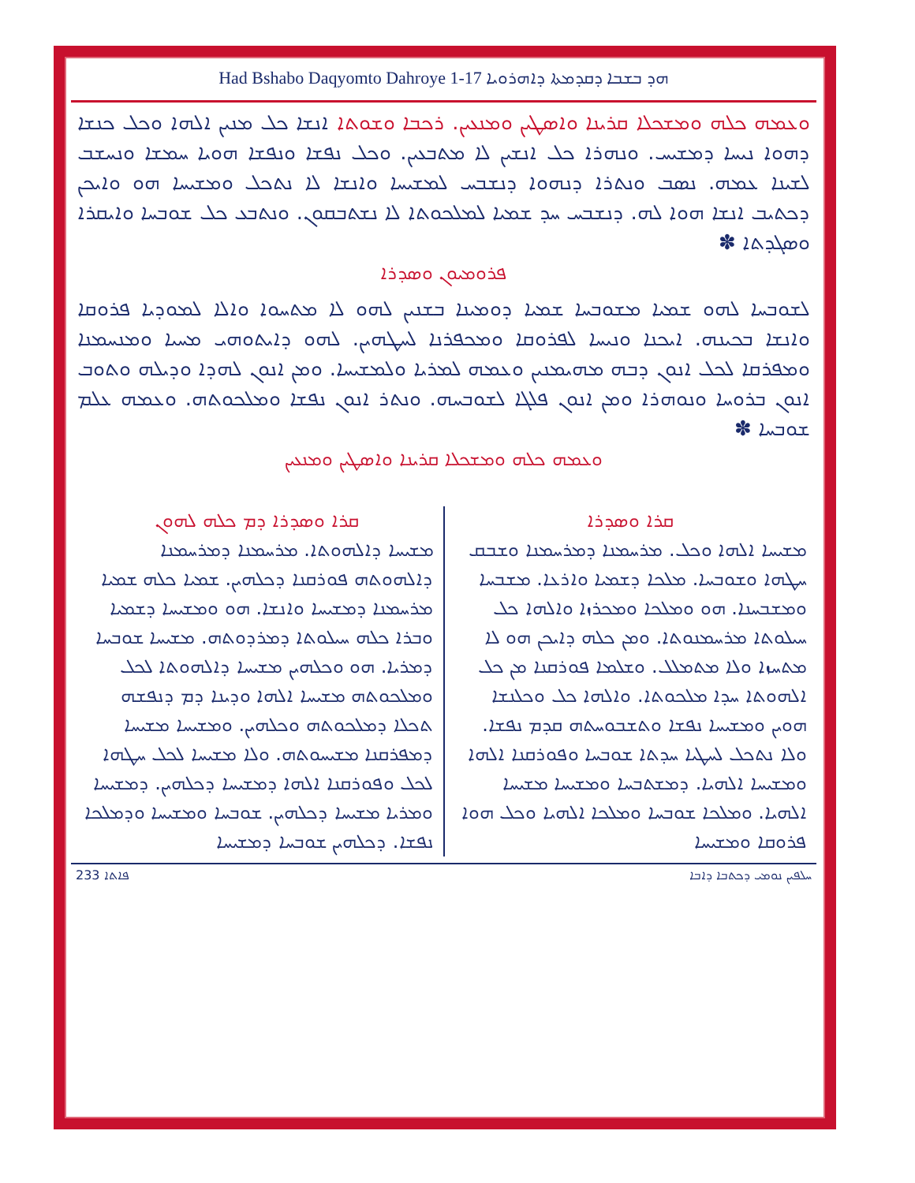Had Bshabo Daqyomto Dahroye 1-17 ܗܕ ܒܫܒܐ ܕܩܕܡܬܐ ܕܐܗܪܘܝܐ
ܘܥܡܗ ܟܠܗ ܘܡܫܟܠܐ ܩܪܝܢܐ ܘܐܣܛܝܢ ܘܡܢܥܝܢ. ܪܟܒܐ ܘܫܘܬܐ ܐܢܫܐ ܟܠ ܡܢܝܢ ܐܠܗܐ ܘܟܠ ܟܢܫܐ ܕܗܘܐ ܢܝܚܐ ܕܡܫܝܚ. ܘܢܗܪܐ ܟܠ ܐܢܫܝܢ ܠܐ ܡܬܒܥܝܢ. ܘܟܠ ܢܦܫܐ ܘܢܦܫܐ ܗܘܝܐ ܚܡܫܐ ܘܢܚܫܒ ܠܫܝܢܐ ܥܡܗ. ܢܣܒ ܘܢܬܪܐ ܕܢܗܘܐ ܕܢܫܒܚ ܠܡܫܝܚܐ ܘܐܢܫܐ ܠܐ ܢܬܟܠ ܘܡܫܝܚܐ ܗܘ ܘܐܝܟܢ ܕܟܬܝܒ ܐܢܫܐ ܗܘܐ ܠܗ. ܕܢܫܒܚ ܚܕ ܫܡܝܐ ܠܡܠܟܘܬܐ ܠܐ ܢܫܬܒܩܘܢ. ܘܢܬܒܥ ܟܠ ܫܘܒܚܐ ܘܐܝܩܪܐ ܘܣܓܕܬܐ ✽
ܦܪܘܡܝܘܢ ܘܣܕܪܐ
ܠܫܘܒܚܐ ܠܗܘ ܫܡܝܐ ܡܫܘܒܚܐ ܫܡܝܐ ܕܘܡܝܢܐ ܒܫܢܝܢ ܠܗܘ ܠܐ ܡܬܚܘܐ ܘܐܠܐ ܠܡܘܕܝܐ ܦܪܘܩܐ ܘܐܢܫܐ ܒܟܝܢܗ. ܐܝܟܢܐ ܘܢܝܚܐ ܠܦܪܘܩܐ ܘܡܟܦܪܢܐ ܠܚܛܗܝܢ. ܠܗܘ ܕܐܝܬܘܗܝ ܡܚܝܐ ܘܡܢܚܡܢܐ ܘܡܦܪܩܐ ܠܟܠ ܐܢܘܢ ܕܒܗ ܡܗܝܡܢܝܢ ܘܥܡܗ ܠܡܪܝܐ ܘܠܡܫܝܚܐ. ܘܡܢ ܐܢܘܢ ܠܗܕܐ ܘܕܝܠܗ ܘܬܘܒ ܐܢܘܢ ܒܪܘܚܐ ܘܢܘܗܪܐ ܘܡܢ ܐܢܘܢ ܦܠܓܐ ܠܫܘܒܚܗ. ܘܢܬܪ ܐܢܘܢ ܢܦܫܐ ܘܡܠܟܘܬܗ. ܘܥܡܗ ܥܠܡ ܫܘܒܚܐ ✽
ܘܥܡܗ ܟܠܗ ܘܡܫܟܠܐ ܩܪܝܢܐ ܘܐܣܛܝܢ ܘܡܢܥܝܢ
ܩܪܐ ܘܣܕܪܐ
ܡܫܝܚܐ ܐܠܗܐ ܘܟܠ. ܡܪܚܡܢܐ ܕܡܪܚܡܢܐ ܘܫܒܩ ܚܛܗܐ ܘܫܘܒܚܐ. ܡܠܟܐ ܕܫܡܝܐ ܘܐܪܥܐ. ܡܫܒܚܐ ܘܡܫܒܚܢܐ. ܗܘ ܘܡܠܟܐ ܘܡܟܪܙܐ ܘܐܠܗܐ ܟܠ ܚܝܠܘܬܐ ܡܪܚܡܢܘܬܐ. ܘܡܢ ܟܠܗ ܕܐܝܟܢ ܗܘ ܠܐ ܡܬܚܙܐ ܘܠܐ ܡܬܡܠܠ. ܘܫܠܡܐ ܦܘܪܩܢܐ ܡܢ ܟܠ ܐܠܗܘܬܐ ܚܕܐ ܡܠܟܘܬܐ. ܘܐܠܗܐ ܟܠ ܘܟܠܢܫܐ ܗܘܝܢ ܘܡܫܝܚܐ ܢܦܫܐ ܘܬܫܒܘܚܬܗ ܩܕܡ ܢܦܫܐ. ܘܠܐ ܢܬܟܠ ܠܚܛܝܐ ܚܕܬܐ ܫܘܒܚܐ ܘܦܘܪܩܢܐ ܐܠܗܐ ܘܡܫܝܚܐ ܐܠܗܝܐ. ܕܡܫܬܒܚܐ ܘܡܫܝܚܐ ܡܫܝܚܐ ܐܠܗܝܐ. ܘܡܠܟܐ ܫܘܒܚܐ ܘܡܠܟܐ ܐܠܗܝܐ ܘܟܠ ܗܘܐ ܦܪܘܩܐ ܘܡܫܝܚܐ
ܩܪܐ ܘܣܕܪܐ ܕܡ ܟܠܗ ܠܗܘܢ
ܡܫܝܚܐ ܕܐܠܗܘܬܐ. ܡܪܚܡܢܐ ܕܡܪܚܡܢܐ ܕܐܠܗܘܬܗ ܦܘܪܩܢܐ ܕܟܠܗܝܢ. ܫܡܝܐ ܟܠܗ ܫܡܝܐ ܡܪܚܡܢܐ ܕܡܫܝܚܐ ܘܐܢܫܐ. ܗܘ ܘܡܫܝܚܐ ܕܫܡܝܐ ܘܒܪܐ ܟܠܗ ܚܝܠܘܬܐ ܕܡܪܕܘܬܗ. ܡܫܝܚܐ ܫܘܒܚܐ ܕܡܪܝܐ. ܗܘ ܘܟܠܗܝܢ ܡܫܝܚܐ ܕܐܠܗܘܬܐ ܠܟܠ ܘܡܠܟܘܬܗ ܡܫܝܚܐ ܐܠܗܐ ܘܕܝܢܐ ܕܡ ܕܢܦܫܗ ܬܟܠܐ ܕܡܠܟܘܬܗ ܘܟܠܗܝܢ. ܘܡܫܝܚܐ ܡܫܝܚܐ ܕܡܦܪܩܢܐ ܡܫܝܚܘܬܗ. ܘܠܐ ܡܫܝܚܐ ܠܟܠ ܚܛܗܐ ܠܟܠ ܘܦܘܪܩܢܐ ܐܠܗܐ ܕܡܫܝܚܐ ܕܟܠܗܝܢ. ܕܡܫܝܚܐ ܘܡܪܝܐ ܡܫܝܚܐ ܕܟܠܗܝܢ. ܫܘܒܚܐ ܘܡܫܝܚܐ ܘܕܡܠܟܐ ܢܦܫܐ. ܕܟܠܗܝܢ ܫܘܒܚܐ ܕܡܫܝܚܐ
233 ܦܐܬܐ ܚܠܦܝܢ ܢܘܡܝ ܕܟܬܒܐ ܕܐܒܐ